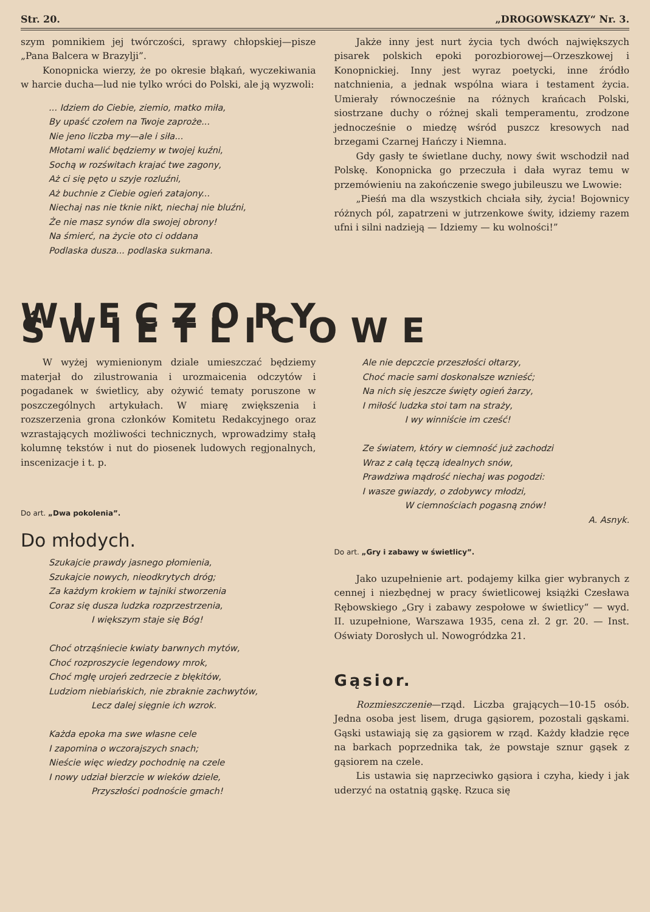Str. 20. „DROGOWSKAZY“ Nr. 3.
szym pomnikiem jej twórczości, sprawy chłopskiej—pisze „Pana Balcera w Brazylji”.
Konopnicka wierzy, że po okresie błąkań, wyczekiwania w harcie ducha—lud nie tylko wróci do Polski, ale ją wyzwoli:
... Idziem do Ciebie, ziemio, matko miła,
By upaść czołem na Twoje zaproże...
Nie jeno liczba my—ale i siła...
Młotami walić będziemy w twojej kuźni,
Sochą w rozświtach krajać twe zagony,
Aż ci się pęto u szyje rozluźni,
Aż buchnie z Ciebie ogień zatajony...
Niechaj nas nie tknie nikt, niechaj nie bluźni,
Że nie masz synów dla swojej obrony!
Na śmierć, na życie oto ci oddana
Podlaska dusza... podlaska sukmana.
Jakże inny jest nurt życia tych dwóch największych pisarek polskich epoki porozbiorowej—Orzeszkowej i Konopnickiej. Inny jest wyraz poetycki, inne źródło natchnienia, a jednak wspólna wiara i testament życia. Umierały równocześnie na różnych krańcach Polski, siostrzane duchy o różnej skali temperamentu, zrodzone jednocześnie o miedzę wśród puszcz kresowych nad brzegami Czarnej Hańczy i Niemna.
Gdy gasły te świetlane duchy, nowy świt wschodził nad Polskę. Konopnicka go przeczuła i dała wyraz temu w przemówieniu na zakończenie swego jubileuszu we Lwowie:
„Pieśń ma dla wszystkich chciała siły, życia! Bojownicy różnych pól, zapatrzeni w jutrzenkowe świty, idziemy razem ufni i silni nadzieją — Idziemy — ku wolności!”
WIECZORY ŚWIETLICOWE
W wyżej wymienionym dziale umieszczać będziemy materjał do zilustrowania i urozmaicenia odczytów i pogadanek w świetlicy, aby ożywić tematy poruszone w poszczególnych artykułach. W miarę zwiększenia i rozszerzenia grona członków Komitetu Redakcyjnego oraz wzrastających możliwości technicznych, wprowadzimy stałą kolumnę tekstów i nut do piosenek ludowych regjonalnych, inscenizacje i t. p.
Do art. „Dwa pokolenia”.
Do młodych.
Szukajcie prawdy jasnego płomienia,
Szukajcie nowych, nieodkrytych dróg;
Za każdym krokiem w tajniki stworzenia
Coraz się dusza ludzka rozprzestrzenia,
I większym staje się Bóg!
Choć otrząśniecie kwiaty barwnych mytów,
Choć rozproszycie legendowy mrok,
Choć mgłę urojeń zedrzecie z błękitów,
Ludziom niebiańskich, nie zbraknie zachwytów,
Lecz dalej sięgnie ich wzrok.
Każda epoka ma swe własne cele
I zapomina o wczorajszych snach;
Nieście więc wiedzy pochodnię na czele
I nowy udział bierzcie w wieków dziele,
Przyszłości podnoście gmach!
Ale nie depczcie przeszłości ołtarzy,
Choć macie sami doskonalsze wznieść;
Na nich się jeszcze święty ogień żarzy,
I miłość ludzka stoi tam na straży,
I wy winniście im cześć!
Ze światem, który w ciemność już zachodzi
Wraz z całą tęczą idealnych snów,
Prawdziwa mądrość niechaj was pogodzi:
I wasze gwiazdy, o zdobywcy młodzi,
W ciemnościach pogasną znów!
A. Asnyk.
Do art. „Gry i zabawy w świetlicy”.
Jako uzupełnienie art. podajemy kilka gier wybranych z cennej i niezbędnej w pracy świetlicowej książki Czesława Rębowskiego „Gry i zabawy zespołowe w świetlicy“ — wyd. II. uzupełnione, Warszawa 1935, cena zł. 2 gr. 20. — Inst. Oświaty Dorosłych ul. Nowogródzka 21.
Gąsior.
Rozmieszczenie—rząd. Liczba grających—10-15 osób. Jedna osoba jest lisem, druga gąsiorem, pozostali gąskami. Gąski ustawiają się za gąsiorem w rząd. Każdy kładzie ręce na barkach poprzednika tak, że powstaje sznur gąsek z gąsiorem na czele.
Lis ustawia się naprzeciwko gąsiora i czyha, kiedy i jak uderzyć na ostatnią gąskę. Rzuca się